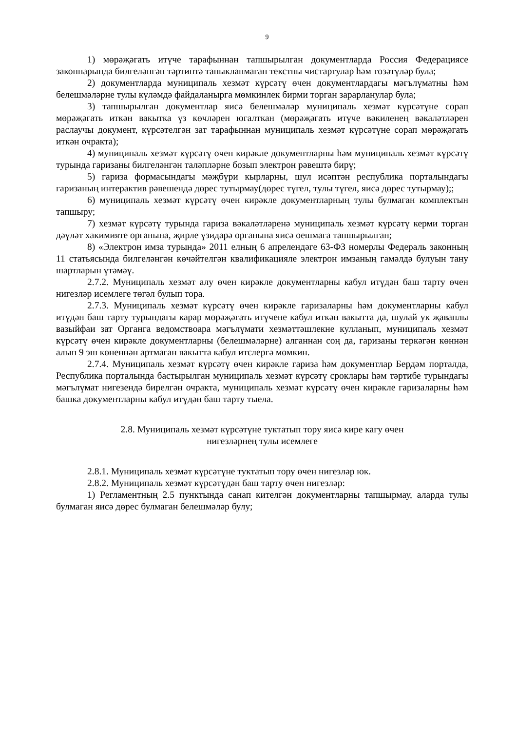9
1) мөрәҗәгать итүче тарафыннан тапшырылган документларда Россия Федерациясе законнарында билгеләнгән тәртиптә таныкланмаган текстны чистартулар һәм төзәтүләр була;
2) документларда муниципаль хезмәт күрсәтү өчен документлардагы мәгълүматны һәм белешмәләрне тулы күләмдә файдаланырга мөмкинлек бирми торган зарарланулар була;
3) тапшырылган документлар яисә белешмәләр муниципаль хезмәт күрсәтүне сорап мөрәҗәгать иткән вакытка үз көчләрен югалткан (мөрәҗәгать итүче вәкиленең вәкаләтләрен раслаучы документ, күрсәтелгән зат тарафыннан муниципаль хезмәт күрсәтүне сорап мөрәҗәгать иткән очракта);
4) муниципаль хезмәт күрсәтү өчен кирәкле документларны һәм муниципаль хезмәт күрсәтү турында гаризаны билгеләнгән таләпләрне бозып электрон рәвештә бирү;
5) гариза формасындагы мәҗбүри кырларны, шул исәптән республика порталындагы гаризаның интерактив рәвешендә дөрес тутырмау(дөрес түгел, тулы түгел, яисә дөрес тутырмау);;
6) муниципаль хезмәт күрсәтү өчен кирәкле документларның тулы булмаган комплектын тапшыру;
7) хезмәт күрсәтү турында гариза вәкаләтләренә муниципаль хезмәт күрсәтү керми торган дәүләт хакимияте органына, җирле үзидарә органына яисә оешмага тапшырылган;
8) «Электрон имза турында» 2011 елның 6 апрелендәге 63-ФЗ номерлы Федераль законның 11 статьясында билгеләнгән көчәйтелгән квалификацияле электрон имзаның гамәлдә булуын тану шартларын үтәмәү.
2.7.2. Муниципаль хезмәт алу өчен кирәкле документларны кабул итүдән баш тарту өчен нигезләр исемлеге төгәл булып тора.
2.7.3. Муниципаль хезмәт күрсәтү өчен кирәкле гаризаларны һәм документларны кабул итүдән баш тарту турындагы карар мөрәҗәгать итүчене кабул иткән вакытта да, шулай ук җаваплы вазыйфаи зат Органга ведомствоара мәгълүмати хезмәттәшлекне кулланып, муниципаль хезмәт күрсәтү өчен кирәкле документларны (белешмәләрне) алганнан соң да, гаризаны теркәгән көннән алып 9 эш көненнән артмаган вакытта кабул итєлергә мөмкин.
2.7.4. Муниципаль хезмәт күрсәтү өчен кирәкле гариза һәм документлар Бердәм порталда, Республика порталында бастырылган муниципаль хезмәт күрсәтү сроклары һәм тәртибе турындагы мәгълүмат нигезендә бирелгән очракта, муниципаль хезмәт күрсәтү өчен кирәкле гаризаларны һәм башка документларны кабул итүдән баш тарту тыела.
2.8. Муниципаль хезмәт күрсәтүне туктатып тору яисә кире кагу өчен
нигезләрнең тулы исемлеге
2.8.1. Муниципаль хезмәт күрсәтүне туктатып тору өчен нигезләр юк.
2.8.2. Муниципаль хезмәт күрсәтүдән баш тарту өчен нигезләр:
1) Регламентның 2.5 пунктында санап кителгән документларны тапшырмау, аларда тулы булмаган яисә дөрес булмаган белешмәләр булу;